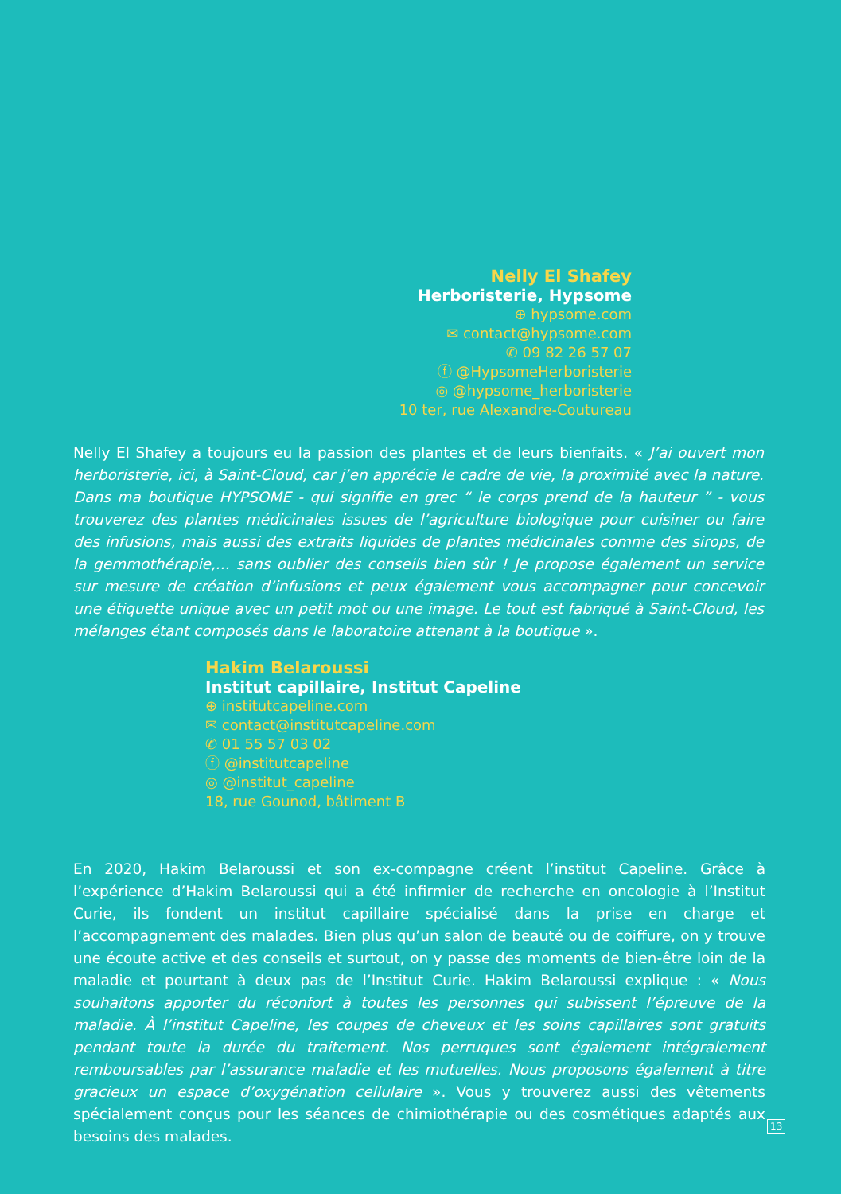Nelly El Shafey
Herboristerie, Hypsome
⊕ hypsome.com
✉ contact@hypsome.com
✆ 09 82 26 57 07
ⓕ @HypsomeHerboristerie
◎ @hypsome_herboristerie
10 ter, rue Alexandre-Coutureau
Nelly El Shafey a toujours eu la passion des plantes et de leurs bienfaits. « J’ai ouvert mon herboristerie, ici, à Saint-Cloud, car j’en apprécie le cadre de vie, la proximité avec la nature. Dans ma boutique HYPSOME - qui signifie en grec “ le corps prend de la hauteur ” - vous trouverez des plantes médicinales issues de l’agriculture biologique pour cuisiner ou faire des infusions, mais aussi des extraits liquides de plantes médicinales comme des sirops, de la gemmothérapie,... sans oublier des conseils bien sûr ! Je propose également un service sur mesure de création d’infusions et peux également vous accompagner pour concevoir une étiquette unique avec un petit mot ou une image. Le tout est fabriqué à Saint-Cloud, les mélanges étant composés dans le laboratoire attenant à la boutique ».
Hakim Belaroussi
Institut capillaire, Institut Capeline
⊕ institutcapeline.com
✉ contact@institutcapeline.com
✆ 01 55 57 03 02
ⓕ @institutcapeline
◎ @institut_capeline
18, rue Gounod, bâtiment B
En 2020, Hakim Belaroussi et son ex-compagne créent l’institut Capeline. Grâce à l’expérience d’Hakim Belaroussi qui a été infirmier de recherche en oncologie à l’Institut Curie, ils fondent un institut capillaire spécialisé dans la prise en charge et l’accompagnement des malades. Bien plus qu’un salon de beauté ou de coiffure, on y trouve une écoute active et des conseils et surtout, on y passe des moments de bien-être loin de la maladie et pourtant à deux pas de l’Institut Curie. Hakim Belaroussi explique : « Nous souhaitons apporter du réconfort à toutes les personnes qui subissent l’épreuve de la maladie. À l’institut Capeline, les coupes de cheveux et les soins capillaires sont gratuits pendant toute la durée du traitement. Nos perruques sont également intégralement remboursables par l’assurance maladie et les mutuelles. Nous proposons également à titre gracieux un espace d’oxygénation cellulaire ». Vous y trouverez aussi des vêtements spécialement conçus pour les séances de chimiothérapie ou des cosmétiques adaptés aux besoins des malades.
13